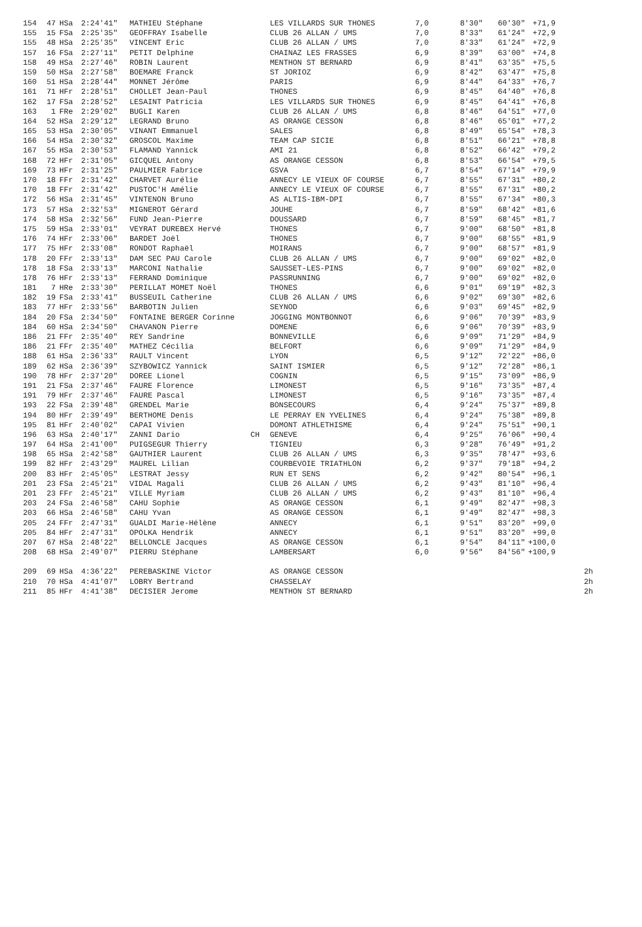| 154 | 47 | HSa | 2:24'41" | MATHIEU Stéphane | | LES VILLARDS SUR THONES | 7,0 | 8'30" | 60'30" | +71,9 | |
| 155 | 15 | FSa | 2:25'35" | GEOFFRAY Isabelle | | CLUB 26 ALLAN / UMS | 7,0 | 8'33" | 61'24" | +72,9 | |
| 155 | 48 | HSa | 2:25'35" | VINCENT Eric | | CLUB 26 ALLAN / UMS | 7,0 | 8'33" | 61'24" | +72,9 | |
| 157 | 16 | FSa | 2:27'11" | PETIT Delphine | | CHAINAZ LES FRASSES | 6,9 | 8'39" | 63'00" | +74,8 | |
| 158 | 49 | HSa | 2:27'46" | ROBIN Laurent | | MENTHON ST BERNARD | 6,9 | 8'41" | 63'35" | +75,5 | |
| 159 | 50 | HSa | 2:27'58" | BOEMARE Franck | | ST JORIOZ | 6,9 | 8'42" | 63'47" | +75,8 | |
| 160 | 51 | HSa | 2:28'44" | MONNET Jérôme | | PARIS | 6,9 | 8'44" | 64'33" | +76,7 | |
| 161 | 71 | HFr | 2:28'51" | CHOLLET Jean-Paul | | THONES | 6,9 | 8'45" | 64'40" | +76,8 | |
| 162 | 17 | FSa | 2:28'52" | LESAINT Patricia | | LES VILLARDS SUR THONES | 6,9 | 8'45" | 64'41" | +76,8 | |
| 163 | 1 | FRe | 2:29'02" | BUGLI Karen | | CLUB 26 ALLAN / UMS | 6,8 | 8'46" | 64'51" | +77,0 | |
| 164 | 52 | HSa | 2:29'12" | LEGRAND Bruno | | AS ORANGE CESSON | 6,8 | 8'46" | 65'01" | +77,2 | |
| 165 | 53 | HSa | 2:30'05" | VINANT Emmanuel | | SALES | 6,8 | 8'49" | 65'54" | +78,3 | |
| 166 | 54 | HSa | 2:30'32" | GROSCOL Maxime | | TEAM CAP SICIE | 6,8 | 8'51" | 66'21" | +78,8 | |
| 167 | 55 | HSa | 2:30'53" | FLAMAND Yannick | | AMI 21 | 6,8 | 8'52" | 66'42" | +79,2 | |
| 168 | 72 | HFr | 2:31'05" | GICQUEL Antony | | AS ORANGE CESSON | 6,8 | 8'53" | 66'54" | +79,5 | |
| 169 | 73 | HFr | 2:31'25" | PAULMIER Fabrice | | GSVA | 6,7 | 8'54" | 67'14" | +79,9 | |
| 170 | 18 | FFr | 2:31'42" | CHARVET Aurélie | | ANNECY LE VIEUX OF COURSE | 6,7 | 8'55" | 67'31" | +80,2 | |
| 170 | 18 | FFr | 2:31'42" | PUSTOC'H Amélie | | ANNECY LE VIEUX OF COURSE | 6,7 | 8'55" | 67'31" | +80,2 | |
| 172 | 56 | HSa | 2:31'45" | VINTENON Bruno | | AS ALTIS-IBM-DPI | 6,7 | 8'55" | 67'34" | +80,3 | |
| 173 | 57 | HSa | 2:32'53" | MIGNEROT Gérard | | JOUHE | 6,7 | 8'59" | 68'42" | +81,6 | |
| 174 | 58 | HSa | 2:32'56" | FUND Jean-Pierre | | DOUSSARD | 6,7 | 8'59" | 68'45" | +81,7 | |
| 175 | 59 | HSa | 2:33'01" | VEYRAT DUREBEX Hervé | | THONES | 6,7 | 9'00" | 68'50" | +81,8 | |
| 176 | 74 | HFr | 2:33'06" | BARDET Joël | | THONES | 6,7 | 9'00" | 68'55" | +81,9 | |
| 177 | 75 | HFr | 2:33'08" | RONDOT Raphaël | | MOIRANS | 6,7 | 9'00" | 68'57" | +81,9 | |
| 178 | 20 | FFr | 2:33'13" | DAM SEC PAU Carole | | CLUB 26 ALLAN / UMS | 6,7 | 9'00" | 69'02" | +82,0 | |
| 178 | 18 | FSa | 2:33'13" | MARCONI Nathalie | | SAUSSET-LES-PINS | 6,7 | 9'00" | 69'02" | +82,0 | |
| 178 | 76 | HFr | 2:33'13" | FERRAND Dominique | | PASSRUNNING | 6,7 | 9'00" | 69'02" | +82,0 | |
| 181 | 7 | HRe | 2:33'30" | PERILLAT MOMET Noël | | THONES | 6,6 | 9'01" | 69'19" | +82,3 | |
| 182 | 19 | FSa | 2:33'41" | BUSSEUIL Catherine | | CLUB 26 ALLAN / UMS | 6,6 | 9'02" | 69'30" | +82,6 | |
| 183 | 77 | HFr | 2:33'56" | BARBOTIN Julien | | SEYNOD | 6,6 | 9'03" | 69'45" | +82,9 | |
| 184 | 20 | FSa | 2:34'50" | FONTAINE BERGER Corinne | | JOGGING MONTBONNOT | 6,6 | 9'06" | 70'39" | +83,9 | |
| 184 | 60 | HSa | 2:34'50" | CHAVANON Pierre | | DOMENE | 6,6 | 9'06" | 70'39" | +83,9 | |
| 186 | 21 | FFr | 2:35'40" | REY Sandrine | | BONNEVILLE | 6,6 | 9'09" | 71'29" | +84,9 | |
| 186 | 21 | FFr | 2:35'40" | MATHEZ Cécilia | | BELFORT | 6,6 | 9'09" | 71'29" | +84,9 | |
| 188 | 61 | HSa | 2:36'33" | RAULT Vincent | | LYON | 6,5 | 9'12" | 72'22" | +86,0 | |
| 189 | 62 | HSa | 2:36'39" | SZYBOWICZ Yannick | | SAINT ISMIER | 6,5 | 9'12" | 72'28" | +86,1 | |
| 190 | 78 | HFr | 2:37'20" | DOREE Lionel | | COGNIN | 6,5 | 9'15" | 73'09" | +86,9 | |
| 191 | 21 | FSa | 2:37'46" | FAURE Florence | | LIMONEST | 6,5 | 9'16" | 73'35" | +87,4 | |
| 191 | 79 | HFr | 2:37'46" | FAURE Pascal | | LIMONEST | 6,5 | 9'16" | 73'35" | +87,4 | |
| 193 | 22 | FSa | 2:39'48" | GRENDEL Marie | | BONSECOURS | 6,4 | 9'24" | 75'37" | +89,8 | |
| 194 | 80 | HFr | 2:39'49" | BERTHOME Denis | | LE PERRAY EN YVELINES | 6,4 | 9'24" | 75'38" | +89,8 | |
| 195 | 81 | HFr | 2:40'02" | CAPAI Vivien | | DOMONT ATHLETHISME | 6,4 | 9'24" | 75'51" | +90,1 | |
| 196 | 63 | HSa | 2:40'17" | ZANNI Dario | CH | GENEVE | 6,4 | 9'25" | 76'06" | +90,4 | |
| 197 | 64 | HSa | 2:41'00" | PUIGSEGUR Thierry | | TIGNIEU | 6,3 | 9'28" | 76'49" | +91,2 | |
| 198 | 65 | HSa | 2:42'58" | GAUTHIER Laurent | | CLUB 26 ALLAN / UMS | 6,3 | 9'35" | 78'47" | +93,6 | |
| 199 | 82 | HFr | 2:43'29" | MAUREL Lilian | | COURBEVOIE TRIATHLON | 6,2 | 9'37" | 79'18" | +94,2 | |
| 200 | 83 | HFr | 2:45'05" | LESTRAT Jessy | | RUN ET SENS | 6,2 | 9'42" | 80'54" | +96,1 | |
| 201 | 23 | FSa | 2:45'21" | VIDAL Magali | | CLUB 26 ALLAN / UMS | 6,2 | 9'43" | 81'10" | +96,4 | |
| 201 | 23 | FFr | 2:45'21" | VILLE Myriam | | CLUB 26 ALLAN / UMS | 6,2 | 9'43" | 81'10" | +96,4 | |
| 203 | 24 | FSa | 2:46'58" | CAHU Sophie | | AS ORANGE CESSON | 6,1 | 9'49" | 82'47" | +98,3 | |
| 203 | 66 | HSa | 2:46'58" | CAHU Yvan | | AS ORANGE CESSON | 6,1 | 9'49" | 82'47" | +98,3 | |
| 205 | 24 | FFr | 2:47'31" | GUALDI Marie-Hélène | | ANNECY | 6,1 | 9'51" | 83'20" | +99,0 | |
| 205 | 84 | HFr | 2:47'31" | OPOLKA Hendrik | | ANNECY | 6,1 | 9'51" | 83'20" | +99,0 | |
| 207 | 67 | HSa | 2:48'22" | BELLONCLE Jacques | | AS ORANGE CESSON | 6,1 | 9'54" | 84'11" | +100,0 | |
| 208 | 68 | HSa | 2:49'07" | PIERRU Stéphane | | LAMBERSART | 6,0 | 9'56" | 84'56" | +100,9 | |
| 209 | 69 | HSa | 4:36'22" | PEREBASKINE Victor | | AS ORANGE CESSON | | | | | 2h |
| 210 | 70 | HSa | 4:41'07" | LOBRY Bertrand | | CHASSELAY | | | | | 2h |
| 211 | 85 | HFr | 4:41'38" | DECISIER Jerome | | MENTHON ST BERNARD | | | | | 2h |